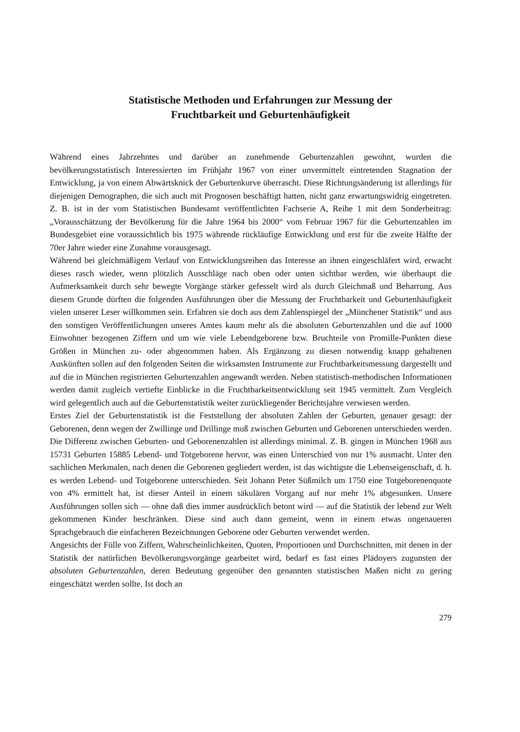Statistische Methoden und Erfahrungen zur Messung der
Fruchtbarkeit und Geburtenhäufigkeit
Während eines Jahrzehntes und darüber an zunehmende Geburtenzahlen gewohnt, wurden die bevölkerungsstatistisch Interessierten im Frühjahr 1967 von einer unvermittelt eintretenden Stagnation der Entwicklung, ja von einem Abwärtsknick der Geburtenkurve überrascht. Diese Richtungsänderung ist allerdings für diejenigen Demographen, die sich auch mit Prognosen beschäftigt hatten, nicht ganz erwartungswidrig eingetreten. Z. B. ist in der vom Statistischen Bundesamt veröffentlichten Fachserie A, Reihe 1 mit dem Sonderbeitrag: „Vorausschätzung der Bevölkerung für die Jahre 1964 bis 2000“ vom Februar 1967 für die Geburtenzahlen im Bundesgebiet eine voraussichtlich bis 1975 währende rückläufige Entwicklung und erst für die zweite Hälfte der 70er Jahre wieder eine Zunahme vorausgesagt.
Während bei gleichmäßigem Verlauf von Entwicklungsreihen das Interesse an ihnen eingeschläfert wird, erwacht dieses rasch wieder, wenn plötzlich Ausschläge nach oben oder unten sichtbar werden, wie überhaupt die Aufmerksamkeit durch sehr bewegte Vorgänge stärker gefesselt wird als durch Gleichmaß und Beharrung. Aus diesem Grunde dürften die folgenden Ausführungen über die Messung der Fruchtbarkeit und Geburtenhäufigkeit vielen unserer Leser willkommen sein. Erfahren sie doch aus dem Zahlenspiegel der „Münchener Statistik“ und aus den sonstigen Veröffentlichungen unseres Amtes kaum mehr als die absoluten Geburtenzahlen und die auf 1000 Einwohner bezogenen Ziffern und um wie viele Lebendgeborene bzw. Bruchteile von Promille-Punkten diese Größen in München zu- oder abgenommen haben. Als Ergänzung zu diesen notwendig knapp gehaltenen Auskünften sollen auf den folgenden Seiten die wirksamsten Instrumente zur Fruchtbarkeitsmessung dargestellt und auf die in München registrierten Geburtenzahlen angewandt werden. Neben statistisch-methodischen Informationen werden damit zugleich vertiefte Einblicke in die Fruchtbarkeitsentwicklung seit 1945 vermittelt. Zum Vergleich wird gelegentlich auch auf die Geburtenstatistik weiter zurückliegender Berichtsjahre verwiesen werden.
Erstes Ziel der Geburtenstatistik ist die Feststellung der absoluten Zahlen der Geburten, genauer gesagt: der Geborenen, denn wegen der Zwillinge und Drillinge muß zwischen Geburten und Geborenen unterschieden werden. Die Differenz zwischen Geburten- und Geborenenzahlen ist allerdings minimal. Z. B. gingen in München 1968 aus 15731 Geburten 15885 Lebend- und Totgeborene hervor, was einen Unterschied von nur 1% ausmacht. Unter den sachlichen Merkmalen, nach denen die Geborenen gegliedert werden, ist das wichtigste die Lebenseigenschaft, d. h. es werden Lebend- und Totgeborene unterschieden. Seit Johann Peter Süßmilch um 1750 eine Totgeborenenquote von 4% ermittelt hat, ist dieser Anteil in einem säkulären Vorgang auf nur mehr 1% abgesunken. Unsere Ausführungen sollen sich — ohne daß dies immer ausdrücklich betont wird — auf die Statistik der lebend zur Welt gekommenen Kinder beschränken. Diese sind auch dann gemeint, wenn in einem etwas ungenaueren Sprachgebrauch die einfacheren Bezeichnungen Geborene oder Geburten verwendet werden.
Angesichts der Fülle von Ziffern, Wahrscheinlichkeiten, Quoten, Proportionen und Durchschnitten, mit denen in der Statistik der natürlichen Bevölkerungsvorgänge gearbeitet wird, bedarf es fast eines Plädoyers zugunsten der absoluten Geburtenzahlen, deren Bedeutung gegenüber den genannten statistischen Maßen nicht zu gering eingeschätzt werden sollte. Ist doch an
279